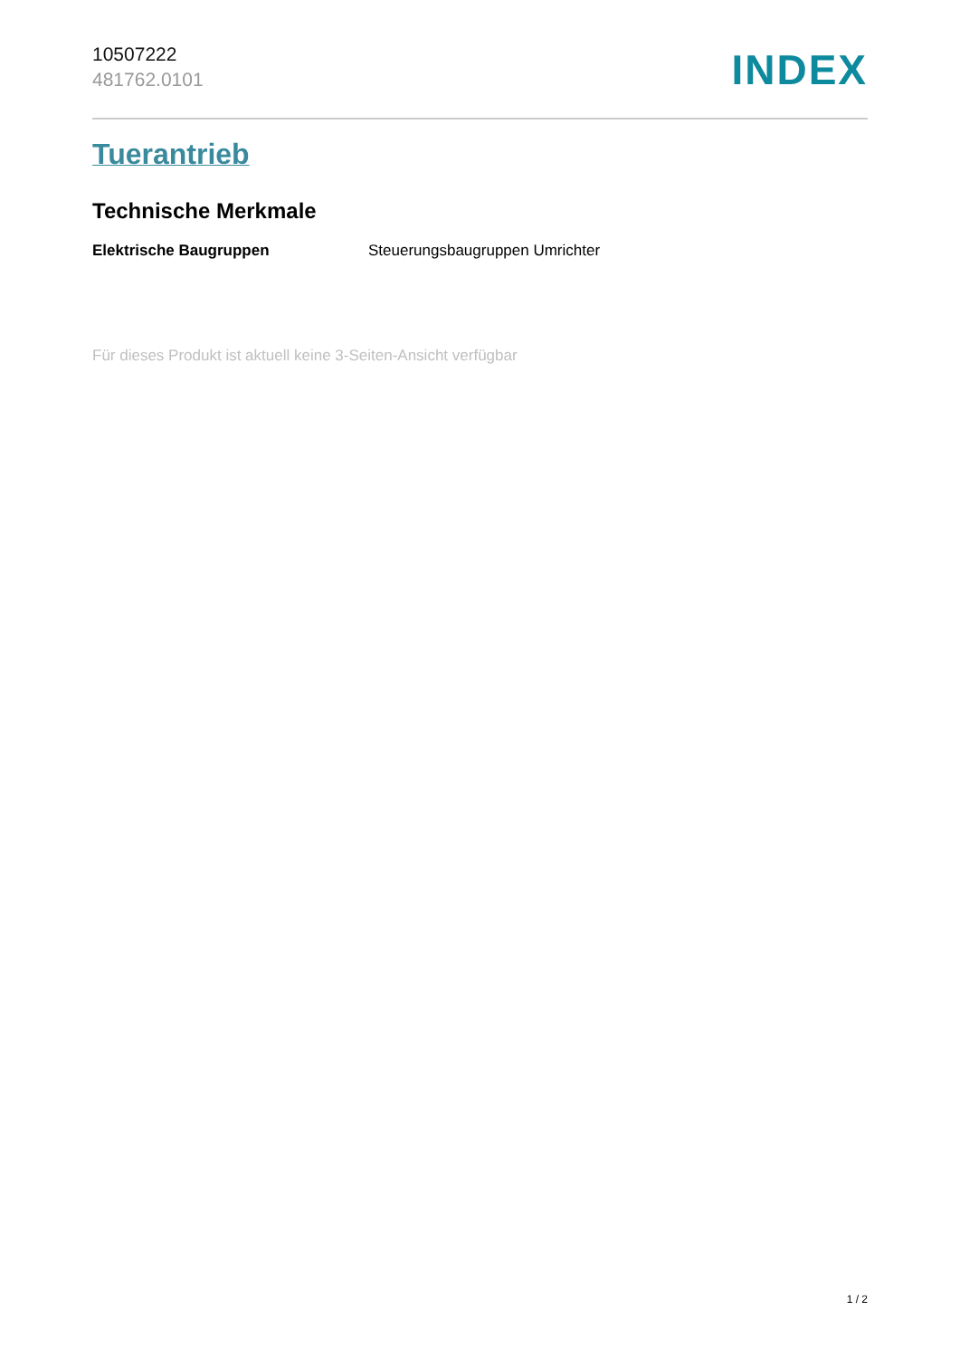10507222
481762.0101
INDEX
Tuerantrieb
Technische Merkmale
| Elektrische Baugruppen | Steuerungsbaugruppen Umrichter |
Für dieses Produkt ist aktuell keine 3-Seiten-Ansicht verfügbar
1 / 2